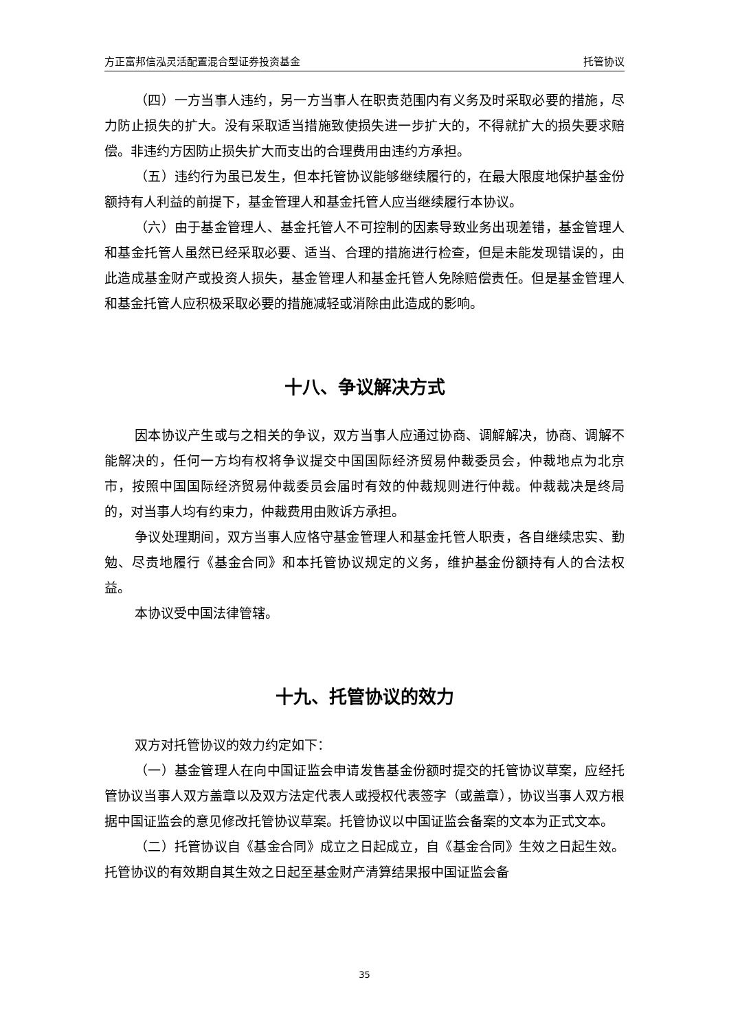方正富邦信泓灵活配置混合型证券投资基金 托管协议
（四）一方当事人违约，另一方当事人在职责范围内有义务及时采取必要的措施，尽力防止损失的扩大。没有采取适当措施致使损失进一步扩大的，不得就扩大的损失要求赔偿。非违约方因防止损失扩大而支出的合理费用由违约方承担。
（五）违约行为虽已发生，但本托管协议能够继续履行的，在最大限度地保护基金份额持有人利益的前提下，基金管理人和基金托管人应当继续履行本协议。
（六）由于基金管理人、基金托管人不可控制的因素导致业务出现差错，基金管理人和基金托管人虽然已经采取必要、适当、合理的措施进行检查，但是未能发现错误的，由此造成基金财产或投资人损失，基金管理人和基金托管人免除赔偿责任。但是基金管理人和基金托管人应积极采取必要的措施减轻或消除由此造成的影响。
十八、争议解决方式
因本协议产生或与之相关的争议，双方当事人应通过协商、调解解决，协商、调解不能解决的，任何一方均有权将争议提交中国国际经济贸易仲裁委员会，仲裁地点为北京市，按照中国国际经济贸易仲裁委员会届时有效的仲裁规则进行仲裁。仲裁裁决是终局的，对当事人均有约束力，仲裁费用由败诉方承担。
争议处理期间，双方当事人应恪守基金管理人和基金托管人职责，各自继续忠实、勤勉、尽责地履行《基金合同》和本托管协议规定的义务，维护基金份额持有人的合法权益。
本协议受中国法律管辖。
十九、托管协议的效力
双方对托管协议的效力约定如下：
（一）基金管理人在向中国证监会申请发售基金份额时提交的托管协议草案，应经托管协议当事人双方盖章以及双方法定代表人或授权代表签字（或盖章），协议当事人双方根据中国证监会的意见修改托管协议草案。托管协议以中国证监会备案的文本为正式文本。
（二）托管协议自《基金合同》成立之日起成立，自《基金合同》生效之日起生效。托管协议的有效期自其生效之日起至基金财产清算结果报中国证监会备
35